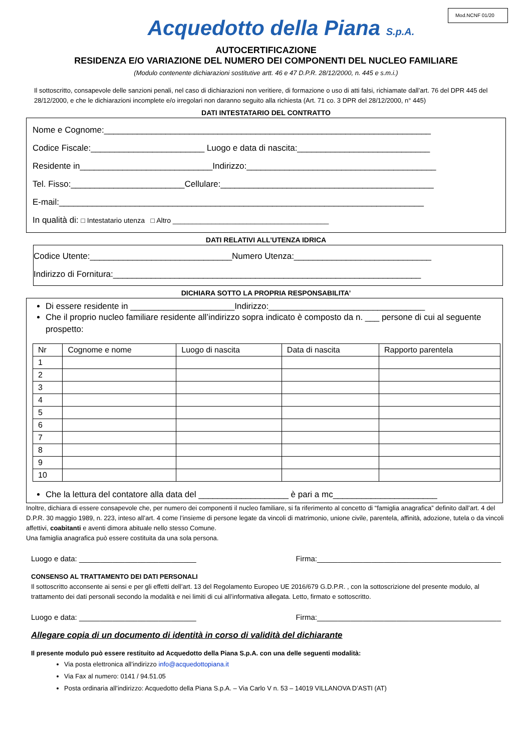Mod.NCNF 01/20
Acquedotto della Piana S.p.A.
AUTOCERTIFICAZIONE
RESIDENZA E/O VARIAZIONE DEL NUMERO DEI COMPONENTI DEL NUCLEO FAMILIARE
(Modulo contenente dichiarazioni sostitutive artt. 46 e 47 D.P.R. 28/12/2000, n. 445 e s.m.i.)
Il sottoscritto, consapevole delle sanzioni penali, nel caso di dichiarazioni non veritiere, di formazione o uso di atti falsi, richiamate dall’art. 76 del DPR 445 del 28/12/2000, e che le dichiarazioni incomplete e/o irregolari non daranno seguito alla richiesta (Art. 71 co. 3 DPR del 28/12/2000, n° 445)
DATI INTESTATARIO DEL CONTRATTO
Nome e Cognome:_____________________________________________________________________
Codice Fiscale:________________________ Luogo e data di nascita:____________________________
Residente in____________________________Indirizzo:________________________________________
Tel. Fisso:________________________Cellulare:_____________________________________________
E-mail:_____________________________________________________________________________
In qualità di: □ Intestatario utenza □ Altro ________________________________________
DATI RELATIVI ALL’UTENZA IDRICA
Codice Utente:______________________________Numero Utenza:_____________________________
Indirizzo di Fornitura:_________________________________________________________________
DICHIARA SOTTO LA PROPRIA RESPONSABILITA’
Di essere residente in ______________________Indirizzo:_________________________________
Che il proprio nucleo familiare residente all’indirizzo sopra indicato è composto da n. ___ persone di cui al seguente prospetto:
| Nr | Cognome e nome | Luogo di nascita | Data di nascita | Rapporto parentela |
| --- | --- | --- | --- | --- |
| 1 | | | | |
| 2 | | | | |
| 3 | | | | |
| 4 | | | | |
| 5 | | | | |
| 6 | | | | |
| 7 | | | | |
| 8 | | | | |
| 9 | | | | |
| 10 | | | | |
Che la lettura del contatore alla data del ___________________ è pari a mc______________________
Inoltre, dichiara di essere consapevole che, per numero dei componenti il nucleo familiare, si fa riferimento al concetto di “famiglia anagrafica” definito dall’art. 4 del D.P.R. 30 maggio 1989, n. 223, inteso all’art. 4 come l’insieme di persone legate da vincoli di matrimonio, unione civile, parentela, affinità, adozione, tutela o da vincoli affettivi, coabitanti e aventi dimora abituale nello stesso Comune.
Una famiglia anagrafica può essere costituita da una sola persona.
Luogo e data: ____________________________ Firma:____________________________________________
CONSENSO AL TRATTAMENTO DEI DATI PERSONALI
Il sottoscritto acconsente ai sensi e per gli effetti dell’art. 13 del Regolamento Europeo UE 2016/679 G.D.P.R. , con la sottoscrizione del presente modulo, al trattamento dei dati personali secondo la modalità e nei limiti di cui all’informativa allegata. Letto, firmato e sottoscritto.
Luogo e data: ____________________________ Firma:____________________________________________
Allegare copia di un documento di identità in corso di validità del dichiarante
Il presente modulo può essere restituito ad Acquedotto della Piana S.p.A. con una delle seguenti modalità:
Via posta elettronica all’indirizzo info@acquedottopiana.it
Via Fax al numero: 0141 / 94.51.05
Posta ordinaria all’indirizzo: Acquedotto della Piana S.p.A. – Via Carlo V n. 53 – 14019 VILLANOVA D’ASTI (AT)